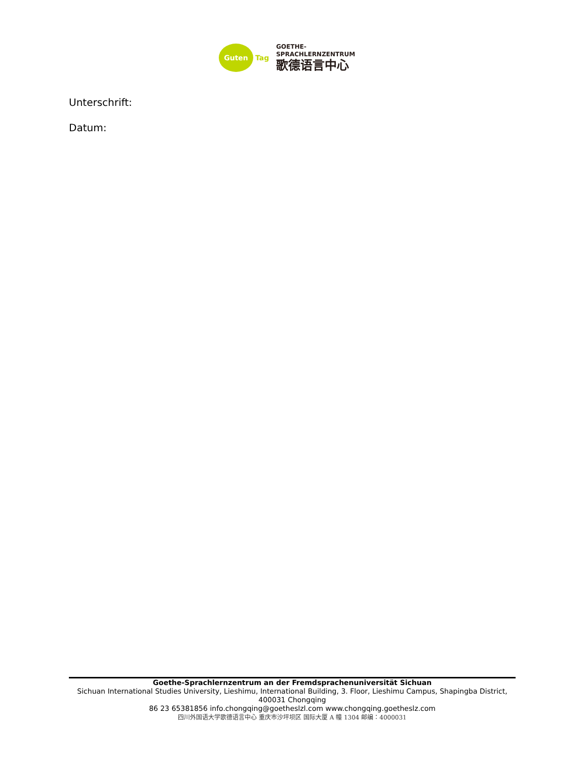Guten
Tag
GOETHE-
SPRACHLERNZENTRUM
歌德语言中心
Unterschrift:
Datum:
Goethe-Sprachlernzentrum an der Fremdsprachenuniversität Sichuan
Sichuan International Studies University, Lieshimu, International Building, 3. Floor, Lieshimu Campus, Shapingba District, 400031 Chongqing
86 23 65381856 info.chongqing@goetheslzl.com www.chongqing.goetheslz.com
四川外国语大学歌德语言中心 重庆市沙坪坝区 国际大厦 A 幢 1304 邮编：4000031